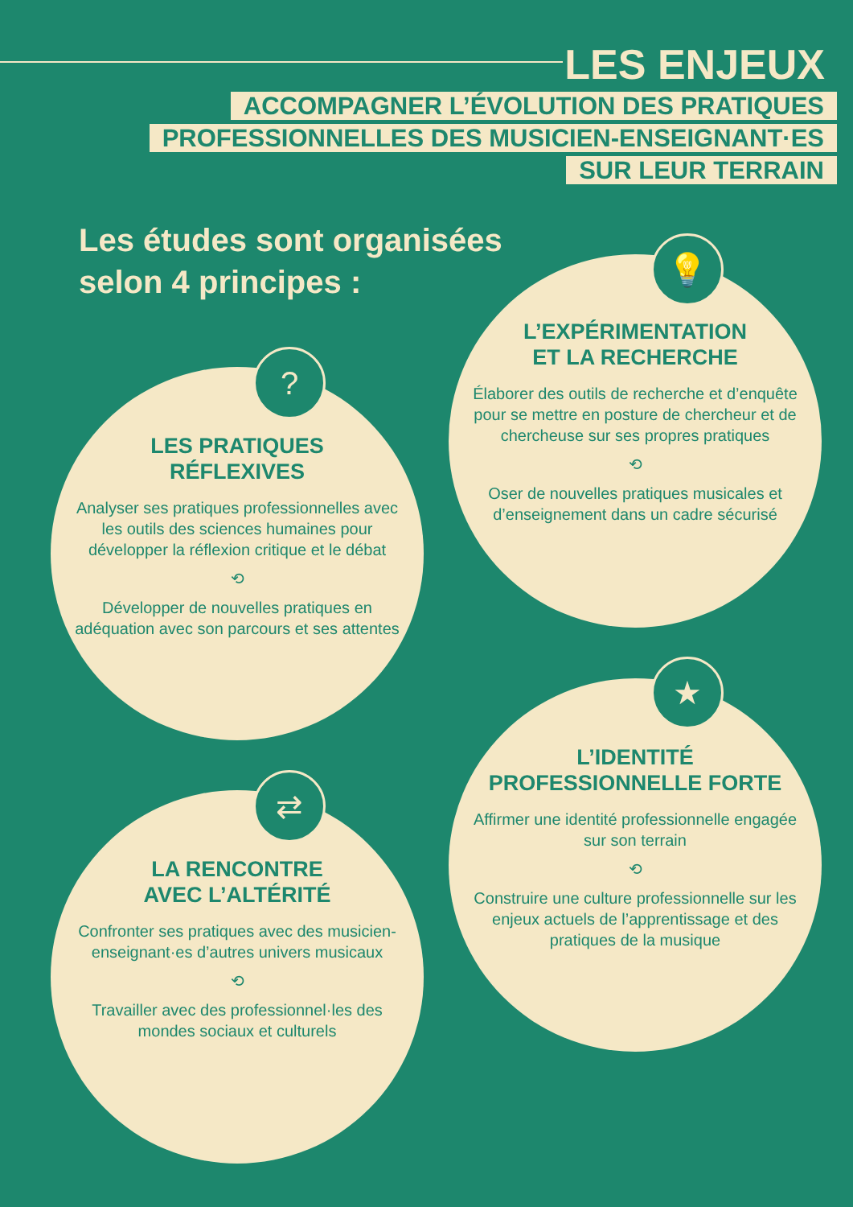LES ENJEUX
ACCOMPAGNER L’ÉVOLUTION DES PRATIQUES
PROFESSIONNELLES DES MUSICIEN-ENSEIGNANT·ES
SUR LEUR TERRAIN
Les études sont organisées
selon 4 principes :
L’EXPÉRIMENTATION
ET LA RECHERCHE
Élaborer des outils de recherche et d’enquête pour se mettre en posture de chercheur et de chercheuse sur ses propres pratiques
⟲
Oser de nouvelles pratiques musicales et d’enseignement dans un cadre sécurisé
💡
LES PRATIQUES
RÉFLEXIVES
Analyser ses pratiques professionnelles avec les outils des sciences humaines pour développer la réflexion critique et le débat
⟲
Développer de nouvelles pratiques en adéquation avec son parcours et ses attentes
?
L’IDENTITÉ
PROFESSIONNELLE FORTE
Affirmer une identité professionnelle engagée sur son terrain
⟲
Construire une culture professionnelle sur les enjeux actuels de l’apprentissage et des pratiques de la musique
★
LA RENCONTRE
AVEC L’ALTÉRITÉ
Confronter ses pratiques avec des musicien-enseignant·es d’autres univers musicaux
⟲
Travailler avec des professionnel·les des mondes sociaux et culturels
⇄